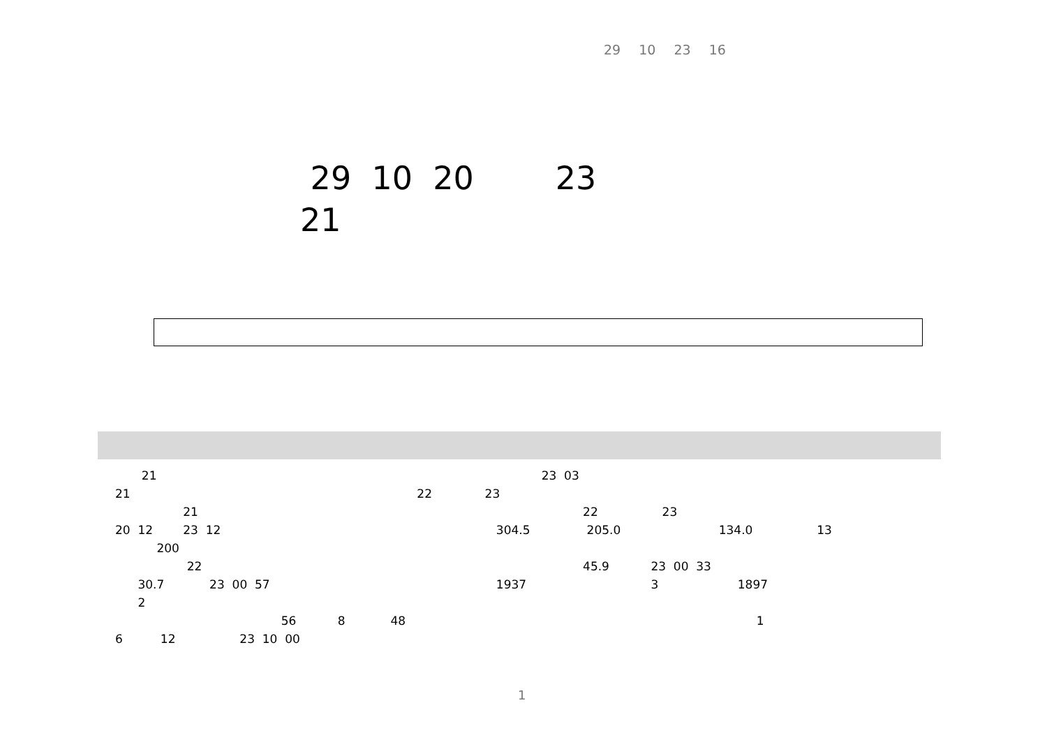29 10 23 16
29 10 20 23
21
21 23 03
21 22 23
21 22 23
20 12 23 12 304.5 205.0 134.0 13
200
22 45.9 23 00 33
30.7 23 00 57 1937 3 1897
2
56 8 48 1
6 12 23 10 00
1